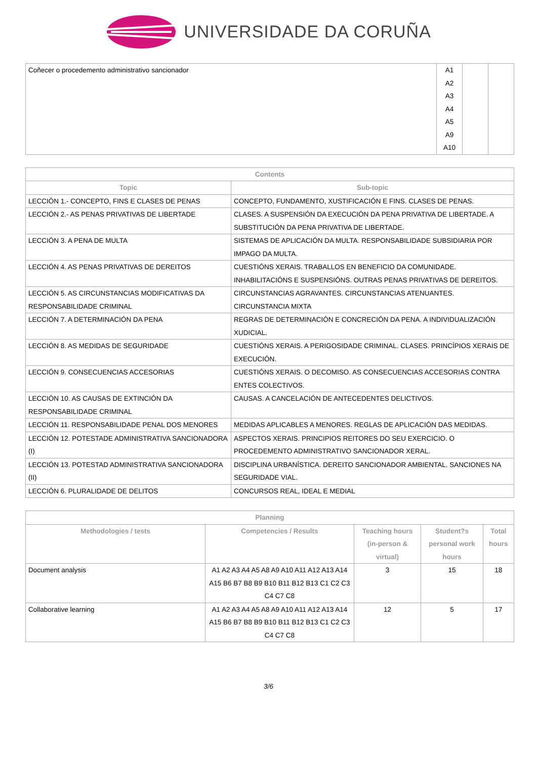UNIVERSIDADE DA CORUÑA
| Coñecer o procedemento administrativo sancionador | A1 A2 A3 A4 A5 A9 A10 | | |
| Contents | |
| --- | --- |
| Topic | Sub-topic |
| LECCIÓN 1.- CONCEPTO, FINS E CLASES DE PENAS | CONCEPTO, FUNDAMENTO, XUSTIFICACIÓN E FINS. CLASES DE PENAS. |
| LECCIÓN 2.- AS PENAS PRIVATIVAS DE LIBERTADE | CLASES. A SUSPENSIÓN DA EXECUCIÓN DA PENA PRIVATIVA DE LIBERTADE. A SUBSTITUCIÓN DA PENA PRIVATIVA DE LIBERTADE. |
| LECCIÓN 3. A PENA DE MULTA | SISTEMAS DE APLICACIÓN DA MULTA. RESPONSABILIDADE SUBSIDIARIA POR IMPAGO DA MULTA. |
| LECCIÓN 4. AS PENAS PRIVATIVAS DE DEREITOS | CUESTIÓNS XERAIS. TRABALLOS EN BENEFICIO DA COMUNIDADE. INHABILITACIÓNS E SUSPENSIÓNS. OUTRAS PENAS PRIVATIVAS DE DEREITOS. |
| LECCIÓN 5. AS CIRCUNSTANCIAS MODIFICATIVAS DA RESPONSABILIDADE CRIMINAL | CIRCUNSTANCIAS AGRAVANTES. CIRCUNSTANCIAS ATENUANTES. CIRCUNSTANCIA MIXTA |
| LECCIÓN 7. A DETERMINACIÓN DA PENA | REGRAS DE DETERMINACIÓN E CONCRECIÓN DA PENA. A INDIVIDUALIZACIÓN XUDICIAL. |
| LECCIÓN 8. AS MEDIDAS DE SEGURIDADE | CUESTIÓNS XERAIS. A PERIGOSIDADE CRIMINAL. CLASES. PRINCÍPIOS XERAIS DE EXECUCIÓN. |
| LECCIÓN 9. CONSECUENCIAS ACCESORIAS | CUESTIÓNS XERAIS. O DECOMISO. AS CONSECUENCIAS ACCESORIAS CONTRA ENTES COLECTIVOS. |
| LECCIÓN 10. AS CAUSAS DE EXTINCIÓN DA RESPONSABILIDADE CRIMINAL | CAUSAS. A CANCELACIÓN DE ANTECEDENTES DELICTIVOS. |
| LECCIÓN 11. RESPONSABILIDADE PENAL DOS MENORES | MEDIDAS APLICABLES A MENORES. REGLAS DE APLICACIÓN DAS MEDIDAS. |
| LECCIÓN 12. POTESTADE ADMINISTRATIVA SANCIONADORA (I) | ASPECTOS XERAIS. PRINCIPIOS REITORES DO SEU EXERCICIO. O PROCEDEMENTO ADMINISTRATIVO SANCIONADOR XERAL. |
| LECCIÓN 13. POTESTAD ADMINISTRATIVA SANCIONADORA (II) | DISCIPLINA URBANÍSTICA. DEREITO SANCIONADOR AMBIENTAL. SANCIONES NA SEGURIDADE VIAL. |
| LECCIÓN 6. PLURALIDADE DE DELITOS | CONCURSOS REAL, IDEAL E MEDIAL |
| Planning | | | | |
| --- | --- | --- | --- | --- |
| Methodologies / tests | Competencies / Results | Teaching hours (in-person & virtual) | Student?s personal work hours | Total hours |
| Document analysis | A1 A2 A3 A4 A5 A8 A9 A10 A11 A12 A13 A14 A15 B6 B7 B8 B9 B10 B11 B12 B13 C1 C2 C3 C4 C7 C8 | 3 | 15 | 18 |
| Collaborative learning | A1 A2 A3 A4 A5 A8 A9 A10 A11 A12 A13 A14 A15 B6 B7 B8 B9 B10 B11 B12 B13 C1 C2 C3 C4 C7 C8 | 12 | 5 | 17 |
3/6